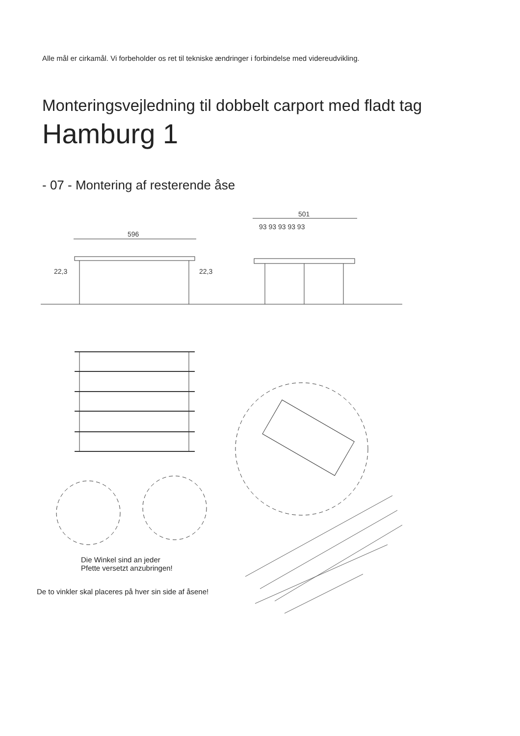596
22,3
22,3
501
93 93 93 93 93
Alle mål er cirkamål. Vi forbeholder os ret til tekniske ændringer i forbindelse med videreudvikling.
Monteringsvejledning til dobbelt carport med fladt tag
Hamburg 1
- 07 - Montering af resterende åse
Die Winkel sind an jeder
Pfette versetzt anzubringen!
De to vinkler skal placeres på hver sin side af åsene!